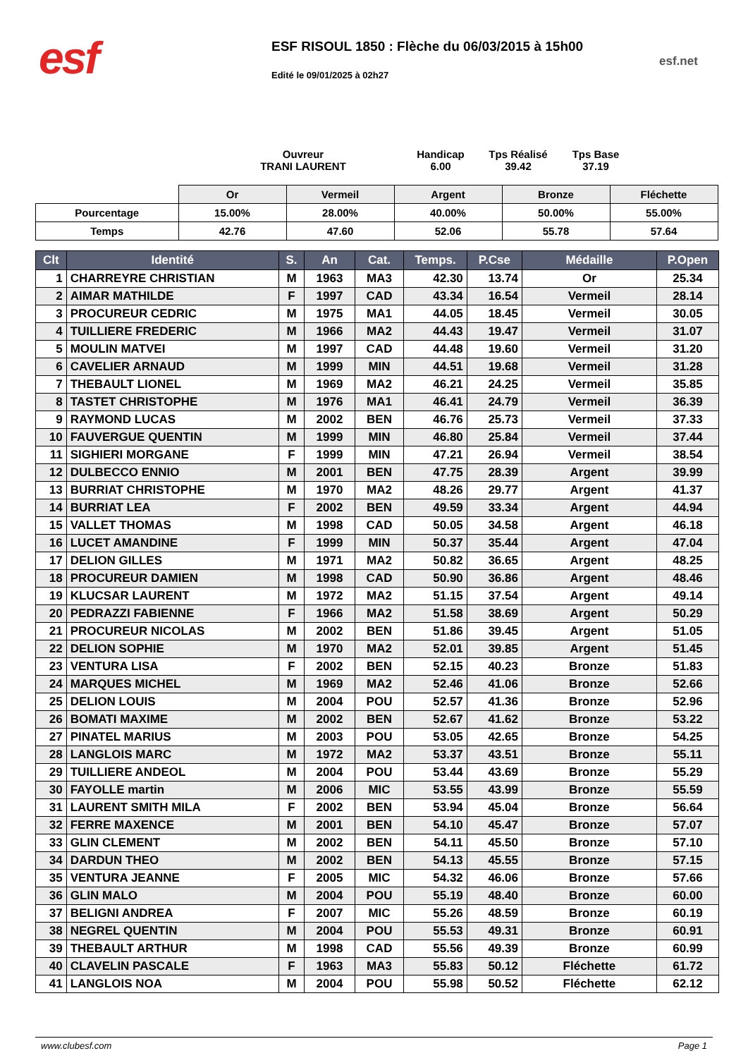esf
ESF RISOUL 1850 : Flèche du 06/03/2015 à 15h00
Edité le 09/01/2025 à 02h27
esf.net
Ouvreur
TRANI LAURENT
Handicap
6.00
Tps Réalisé
39.42
Tps Base
37.19
| | Or | Vermeil | Argent | Bronze | Fléchette |
| Pourcentage | 15.00% | 28.00% | 40.00% | 50.00% | 55.00% |
| Temps | 42.76 | 47.60 | 52.06 | 55.78 | 57.64 |
| Clt | Identité | S. | An | Cat. | Temps. | P.Cse | Médaille | P.Open |
| --- | --- | --- | --- | --- | --- | --- | --- | --- |
| 1 | CHARREYRE CHRISTIAN | M | 1963 | MA3 | 42.30 | 13.74 | Or | 25.34 |
| 2 | AIMAR MATHILDE | F | 1997 | CAD | 43.34 | 16.54 | Vermeil | 28.14 |
| 3 | PROCUREUR CEDRIC | M | 1975 | MA1 | 44.05 | 18.45 | Vermeil | 30.05 |
| 4 | TUILLIERE FREDERIC | M | 1966 | MA2 | 44.43 | 19.47 | Vermeil | 31.07 |
| 5 | MOULIN MATVEI | M | 1997 | CAD | 44.48 | 19.60 | Vermeil | 31.20 |
| 6 | CAVELIER ARNAUD | M | 1999 | MIN | 44.51 | 19.68 | Vermeil | 31.28 |
| 7 | THEBAULT LIONEL | M | 1969 | MA2 | 46.21 | 24.25 | Vermeil | 35.85 |
| 8 | TASTET CHRISTOPHE | M | 1976 | MA1 | 46.41 | 24.79 | Vermeil | 36.39 |
| 9 | RAYMOND LUCAS | M | 2002 | BEN | 46.76 | 25.73 | Vermeil | 37.33 |
| 10 | FAUVERGUE QUENTIN | M | 1999 | MIN | 46.80 | 25.84 | Vermeil | 37.44 |
| 11 | SIGHIERI MORGANE | F | 1999 | MIN | 47.21 | 26.94 | Vermeil | 38.54 |
| 12 | DULBECCO ENNIO | M | 2001 | BEN | 47.75 | 28.39 | Argent | 39.99 |
| 13 | BURRIAT CHRISTOPHE | M | 1970 | MA2 | 48.26 | 29.77 | Argent | 41.37 |
| 14 | BURRIAT LEA | F | 2002 | BEN | 49.59 | 33.34 | Argent | 44.94 |
| 15 | VALLET THOMAS | M | 1998 | CAD | 50.05 | 34.58 | Argent | 46.18 |
| 16 | LUCET AMANDINE | F | 1999 | MIN | 50.37 | 35.44 | Argent | 47.04 |
| 17 | DELION GILLES | M | 1971 | MA2 | 50.82 | 36.65 | Argent | 48.25 |
| 18 | PROCUREUR DAMIEN | M | 1998 | CAD | 50.90 | 36.86 | Argent | 48.46 |
| 19 | KLUCSAR LAURENT | M | 1972 | MA2 | 51.15 | 37.54 | Argent | 49.14 |
| 20 | PEDRAZZI FABIENNE | F | 1966 | MA2 | 51.58 | 38.69 | Argent | 50.29 |
| 21 | PROCUREUR NICOLAS | M | 2002 | BEN | 51.86 | 39.45 | Argent | 51.05 |
| 22 | DELION SOPHIE | M | 1970 | MA2 | 52.01 | 39.85 | Argent | 51.45 |
| 23 | VENTURA LISA | F | 2002 | BEN | 52.15 | 40.23 | Bronze | 51.83 |
| 24 | MARQUES MICHEL | M | 1969 | MA2 | 52.46 | 41.06 | Bronze | 52.66 |
| 25 | DELION LOUIS | M | 2004 | POU | 52.57 | 41.36 | Bronze | 52.96 |
| 26 | BOMATI MAXIME | M | 2002 | BEN | 52.67 | 41.62 | Bronze | 53.22 |
| 27 | PINATEL MARIUS | M | 2003 | POU | 53.05 | 42.65 | Bronze | 54.25 |
| 28 | LANGLOIS MARC | M | 1972 | MA2 | 53.37 | 43.51 | Bronze | 55.11 |
| 29 | TUILLIERE ANDEOL | M | 2004 | POU | 53.44 | 43.69 | Bronze | 55.29 |
| 30 | FAYOLLE martin | M | 2006 | MIC | 53.55 | 43.99 | Bronze | 55.59 |
| 31 | LAURENT SMITH MILA | F | 2002 | BEN | 53.94 | 45.04 | Bronze | 56.64 |
| 32 | FERRE MAXENCE | M | 2001 | BEN | 54.10 | 45.47 | Bronze | 57.07 |
| 33 | GLIN CLEMENT | M | 2002 | BEN | 54.11 | 45.50 | Bronze | 57.10 |
| 34 | DARDUN THEO | M | 2002 | BEN | 54.13 | 45.55 | Bronze | 57.15 |
| 35 | VENTURA JEANNE | F | 2005 | MIC | 54.32 | 46.06 | Bronze | 57.66 |
| 36 | GLIN MALO | M | 2004 | POU | 55.19 | 48.40 | Bronze | 60.00 |
| 37 | BELIGNI ANDREA | F | 2007 | MIC | 55.26 | 48.59 | Bronze | 60.19 |
| 38 | NEGREL QUENTIN | M | 2004 | POU | 55.53 | 49.31 | Bronze | 60.91 |
| 39 | THEBAULT ARTHUR | M | 1998 | CAD | 55.56 | 49.39 | Bronze | 60.99 |
| 40 | CLAVELIN PASCALE | F | 1963 | MA3 | 55.83 | 50.12 | Fléchette | 61.72 |
| 41 | LANGLOIS NOA | M | 2004 | POU | 55.98 | 50.52 | Fléchette | 62.12 |
www.clubesf.com Page 1